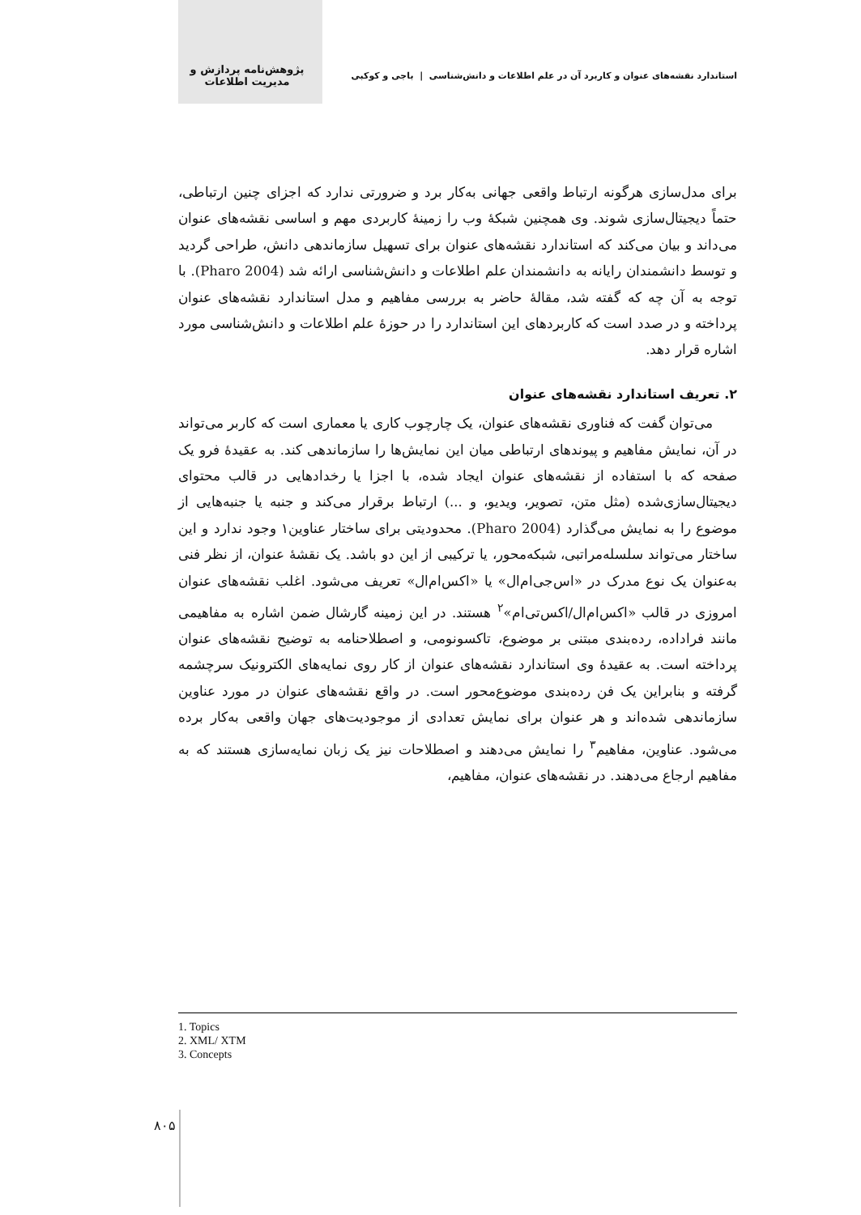استاندارد نقشه‌های عنوان و کاربرد آن در علم اطلاعات و دانش‌شناسی | باجی و کوکبی پژوهش‌نامه پردازش و مدیریت اطلاعات
برای مدل‌سازی هرگونه ارتباط واقعی جهانی به‌کار برد و ضرورتی ندارد که اجزای چنین ارتباطی، حتماً دیجیتال‌سازی شوند. وی همچنین شبکهٔ وب را زمینهٔ کاربردی مهم و اساسی نقشه‌های عنوان می‌داند و بیان می‌کند که استاندارد نقشه‌های عنوان برای تسهیل سازماندهی دانش، طراحی گردید و توسط دانشمندان رایانه به دانشمندان علم اطلاعات و دانش‌شناسی ارائه شد (Pharo 2004). با توجه به آن چه که گفته شد، مقالهٔ حاضر به بررسی مفاهیم و مدل استاندارد نقشه‌های عنوان پرداخته و در صدد است که کاربردهای این استاندارد را در حوزهٔ علم اطلاعات و دانش‌شناسی مورد اشاره قرار دهد.
۲. تعریف استاندارد نقشه‌های عنوان
می‌توان گفت که فناوری نقشه‌های عنوان، یک چارچوب کاری یا معماری است که کاربر می‌تواند در آن، نمایش مفاهیم و پیوندهای ارتباطی میان این نمایش‌ها را سازماندهی کند. به عقیدهٔ فرو یک صفحه که با استفاده از نقشه‌های عنوان ایجاد شده، با اجزا یا رخدادهایی در قالب محتوای دیجیتال‌سازی‌شده (مثل متن، تصویر، ویدیو، و ...) ارتباط برقرار می‌کند و جنبه یا جنبه‌هایی از موضوع را به نمایش می‌گذارد (Pharo 2004). محدودیتی برای ساختار عناوین۱ وجود ندارد و این ساختار می‌تواند سلسله‌مراتبی، شبکه‌محور، یا ترکیبی از این دو باشد. یک نقشهٔ عنوان، از نظر فنی به‌عنوان یک نوع مدرک در «اس‌جی‌ام‌ال» یا «اکس‌ام‌ال» تعریف می‌شود. اغلب نقشه‌های عنوان امروزی در قالب «اکس‌ام‌ال/اکس‌تی‌ام»<sup>۲</sup> هستند. در این زمینه گارشال ضمن اشاره به مفاهیمی مانند فراداده، رده‌بندی مبتنی بر موضوع، تاکسونومی، و اصطلاحنامه به توضیح نقشه‌های عنوان پرداخته است. به عقیدهٔ وی استاندارد نقشه‌های عنوان از کار روی نمایه‌های الکترونیک سرچشمه گرفته و بنابراین یک فن رده‌بندی موضوع‌محور است. در واقع نقشه‌های عنوان در مورد عناوین سازماندهی شده‌اند و هر عنوان برای نمایش تعدادی از موجودیت‌های جهان واقعی به‌کار برده می‌شود. عناوین، مفاهیم<sup>۳</sup> را نمایش می‌دهند و اصطلاحات نیز یک زبان نمایه‌سازی هستند که به مفاهیم ارجاع می‌دهند. در نقشه‌های عنوان، مفاهیم،
1. Topics
2. XML/ XTM
3. Concepts
۸۰۵